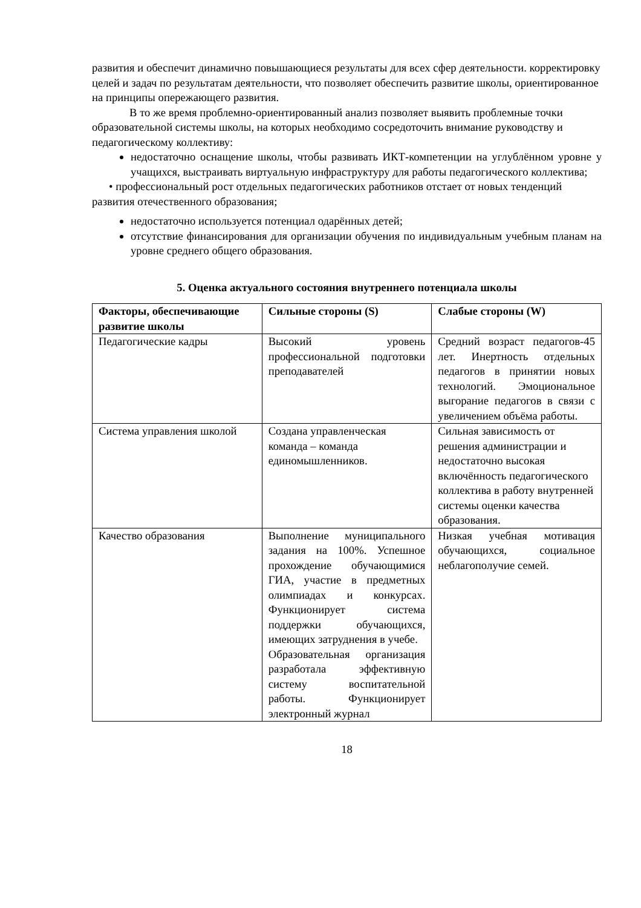развития и обеспечит динамично повышающиеся результаты для всех сфер деятельности. корректировку целей и задач по результатам деятельности, что позволяет обеспечить развитие школы, ориентированное на принципы опережающего развития.
В то же время проблемно-ориентированный анализ позволяет выявить проблемные точки образовательной системы школы, на которых необходимо сосредоточить внимание руководству и педагогическому коллективу:
недостаточно оснащение школы, чтобы развивать ИКТ-компетенции на углублённом уровне у учащихся, выстраивать виртуальную инфраструктуру для работы педагогического коллектива;
• профессиональный рост отдельных педагогических работников отстает от новых тенденций развития отечественного образования;
недостаточно используется потенциал одарённых детей;
отсутствие финансирования для организации обучения по индивидуальным учебным планам на уровне среднего общего образования.
5. Оценка актуального состояния внутреннего потенциала школы
| Факторы, обеспечивающие развитие школы | Сильные стороны (S) | Слабые стороны (W) |
| --- | --- | --- |
| Педагогические кадры | Высокий уровень профессиональной подготовки преподавателей | Средний возраст педагогов-45 лет. Инертность отдельных педагогов в принятии новых технологий. Эмоциональное выгорание педагогов в связи с увеличением объёма работы. |
| Система управления школой | Создана управленческая команда – команда единомышленников. | Сильная зависимость от решения администрации и недостаточно высокая включённость педагогического коллектива в работу внутренней системы оценки качества образования. |
| Качество образования | Выполнение муниципального задания на 100%. Успешное прохождение обучающимися ГИА, участие в предметных олимпиадах и конкурсах. Функционирует система поддержки обучающихся, имеющих затруднения в учебе. Образовательная организация разработала эффективную систему воспитательной работы. Функционирует электронный журнал | Низкая учебная мотивация обучающихся, социальное неблагополучие семей. |
18